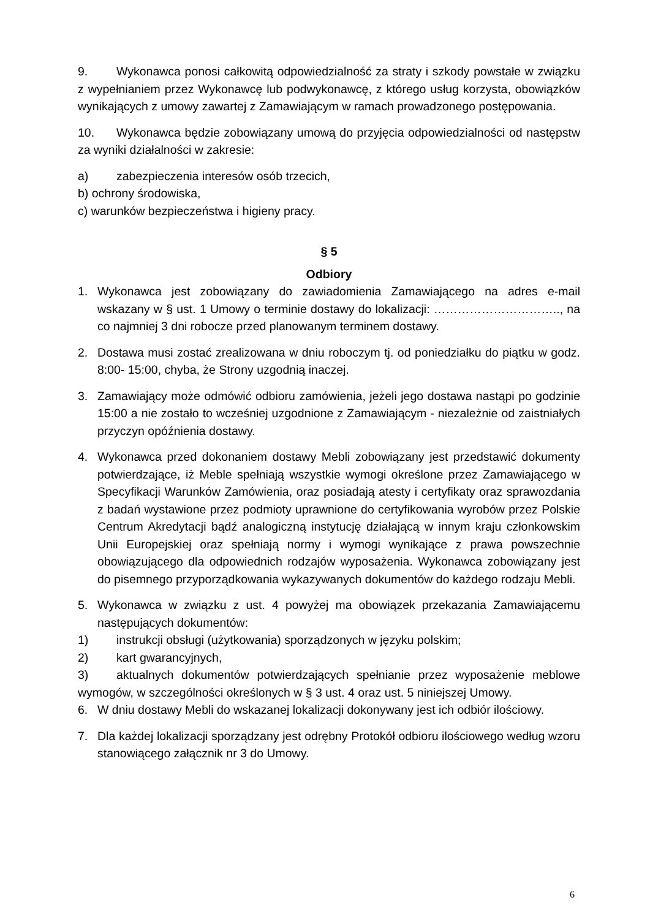9. Wykonawca ponosi całkowitą odpowiedzialność za straty i szkody powstałe w związku z wypełnianiem przez Wykonawcę lub podwykonawcę, z którego usług korzysta, obowiązków wynikających z umowy zawartej z Zamawiającym w ramach prowadzonego postępowania.
10. Wykonawca będzie zobowiązany umową do przyjęcia odpowiedzialności od następstw za wyniki działalności w zakresie:
a) zabezpieczenia interesów osób trzecich,
b) ochrony środowiska,
c) warunków bezpieczeństwa i higieny pracy.
§ 5
Odbiory
1. Wykonawca jest zobowiązany do zawiadomienia Zamawiającego na adres e-mail wskazany w § ust. 1 Umowy o terminie dostawy do lokalizacji: ………………………….., na co najmniej 3 dni robocze przed planowanym terminem dostawy.
2. Dostawa musi zostać zrealizowana w dniu roboczym tj. od poniedziałku do piątku w godz. 8:00- 15:00, chyba, że Strony uzgodnią inaczej.
3. Zamawiający może odmówić odbioru zamówienia, jeżeli jego dostawa nastąpi po godzinie 15:00 a nie zostało to wcześniej uzgodnione z Zamawiającym - niezależnie od zaistniałych przyczyn opóźnienia dostawy.
4. Wykonawca przed dokonaniem dostawy Mebli zobowiązany jest przedstawić dokumenty potwierdzające, iż Meble spełniają wszystkie wymogi określone przez Zamawiającego w Specyfikacji Warunków Zamówienia, oraz posiadają atesty i certyfikaty oraz sprawozdania z badań wystawione przez podmioty uprawnione do certyfikowania wyrobów przez Polskie Centrum Akredytacji bądź analogiczną instytucję działającą w innym kraju członkowskim Unii Europejskiej oraz spełniają normy i wymogi wynikające z prawa powszechnie obowiązującego dla odpowiednich rodzajów wyposażenia. Wykonawca zobowiązany jest do pisemnego przyporządkowania wykazywanych dokumentów do każdego rodzaju Mebli.
5. Wykonawca w związku z ust. 4 powyżej ma obowiązek przekazania Zamawiającemu następujących dokumentów:
1) instrukcji obsługi (użytkowania) sporządzonych w języku polskim;
2) kart gwarancyjnych,
3) aktualnych dokumentów potwierdzających spełnianie przez wyposażenie meblowe wymogów, w szczególności określonych w § 3 ust. 4 oraz ust. 5 niniejszej Umowy.
6. W dniu dostawy Mebli do wskazanej lokalizacji dokonywany jest ich odbiór ilościowy.
7. Dla każdej lokalizacji sporządzany jest odrębny Protokół odbioru ilościowego według wzoru stanowiącego załącznik nr 3 do Umowy.
6